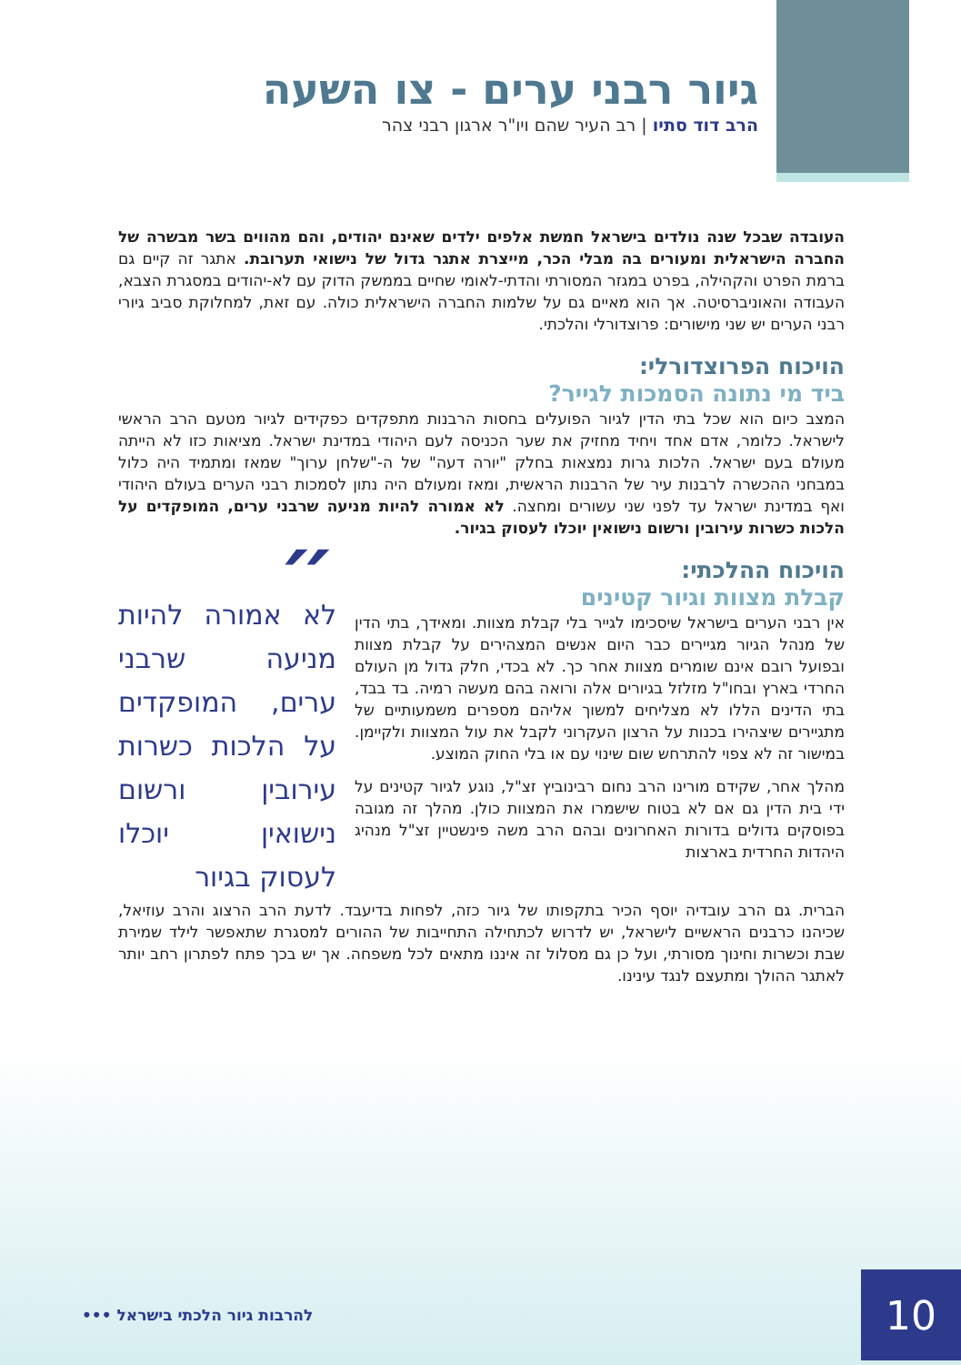גיור רבני ערים - צו השעה
הרב דוד סתיו | רב העיר שהם ויו"ר ארגון רבני צהר
העובדה שבכל שנה נולדים בישראל חמשת אלפים ילדים שאינם יהודים, והם מהווים בשר מבשרה של החברה הישראלית ומעורים בה מבלי הכר, מייצרת אתגר גדול של נישואי תערובת. אתגר זה קיים גם ברמת הפרט והקהילה, בפרט במגזר המסורתי והדתי-לאומי שחיים בממשק הדוק עם לא-יהודים במסגרת הצבא, העבודה והאוניברסיטה. אך הוא מאיים גם על שלמות החברה הישראלית כולה. עם זאת, למחלוקת סביב גיורי רבני הערים יש שני מישורים: פרוצדורלי והלכתי.
הויכוח הפרוצדורלי:
ביד מי נתונה הסמכות לגייר?
המצב כיום הוא שכל בתי הדין לגיור הפועלים בחסות הרבנות מתפקדים כפקידים לגיור מטעם הרב הראשי לישראל. כלומר, אדם אחד ויחיד מחזיק את שער הכניסה לעם היהודי במדינת ישראל. מציאות כזו לא הייתה מעולם בעם ישראל. הלכות גרות נמצאות בחלק "יורה דעה" של ה-"שלחן ערוך" שמאז ומתמיד היה כלול במבחני ההכשרה לרבנות עיר של הרבנות הראשית, ומאז ומעולם היה נתון לסמכות רבני הערים בעולם היהודי ואף במדינת ישראל עד לפני שני עשורים ומחצה. לא אמורה להיות מניעה שרבני ערים, המופקדים על הלכות כשרות עירובין ורשום נישואין יוכלו לעסוק בגיור.
הויכוח ההלכתי:
קבלת מצוות וגיור קטינים
אין רבני הערים בישראל שיסכימו לגייר בלי קבלת מצוות. ומאידך, בתי הדין של מנהל הגיור מגיירים כבר היום אנשים המצהירים על קבלת מצוות ובפועל רובם אינם שומרים מצוות אחר כך. לא בכדי, חלק גדול מן העולם החרדי בארץ ובחו"ל מזלזל בגיורים אלה ורואה בהם מעשה רמיה. בד בבד, בתי הדינים הללו לא מצליחים למשוך אליהם מספרים משמעותיים של מתגיירים שיצהירו בכנות על הרצון העקרוני לקבל את עול המצוות ולקיימן. במישור זה לא צפוי להתרחש שום שינוי עם או בלי החוק המוצע.
מהלך אחר, שקידם מורינו הרב נחום רבינוביץ זצ"ל, נוגע לגיור קטינים על ידי בית הדין גם אם לא בטוח שישמרו את המצוות כולן. מהלך זה מגובה בפוסקים גדולים בדורות האחרונים ובהם הרב משה פינשטיין זצ"ל מנהיג היהדות החרדית בארצות
״
לא אמורה להיות מניעה שרבני ערים, המופקדים על הלכות כשרות עירובין ורשום נישואין יוכלו לעסוק בגיור
הברית. גם הרב עובדיה יוסף הכיר בתקפותו של גיור כזה, לפחות בדיעבד. לדעת הרב הרצוג והרב עוזיאל, שכיהנו כרבנים הראשיים לישראל, יש לדרוש לכתחילה התחייבות של ההורים למסגרת שתאפשר לילד שמירת שבת וכשרות וחינוך מסורתי, ועל כן גם מסלול זה איננו מתאים לכל משפחה. אך יש בכך פתח לפתרון רחב יותר לאתגר ההולך ומתעצם לנגד עינינו.
10
להרבות גיור הלכתי בישראל •••